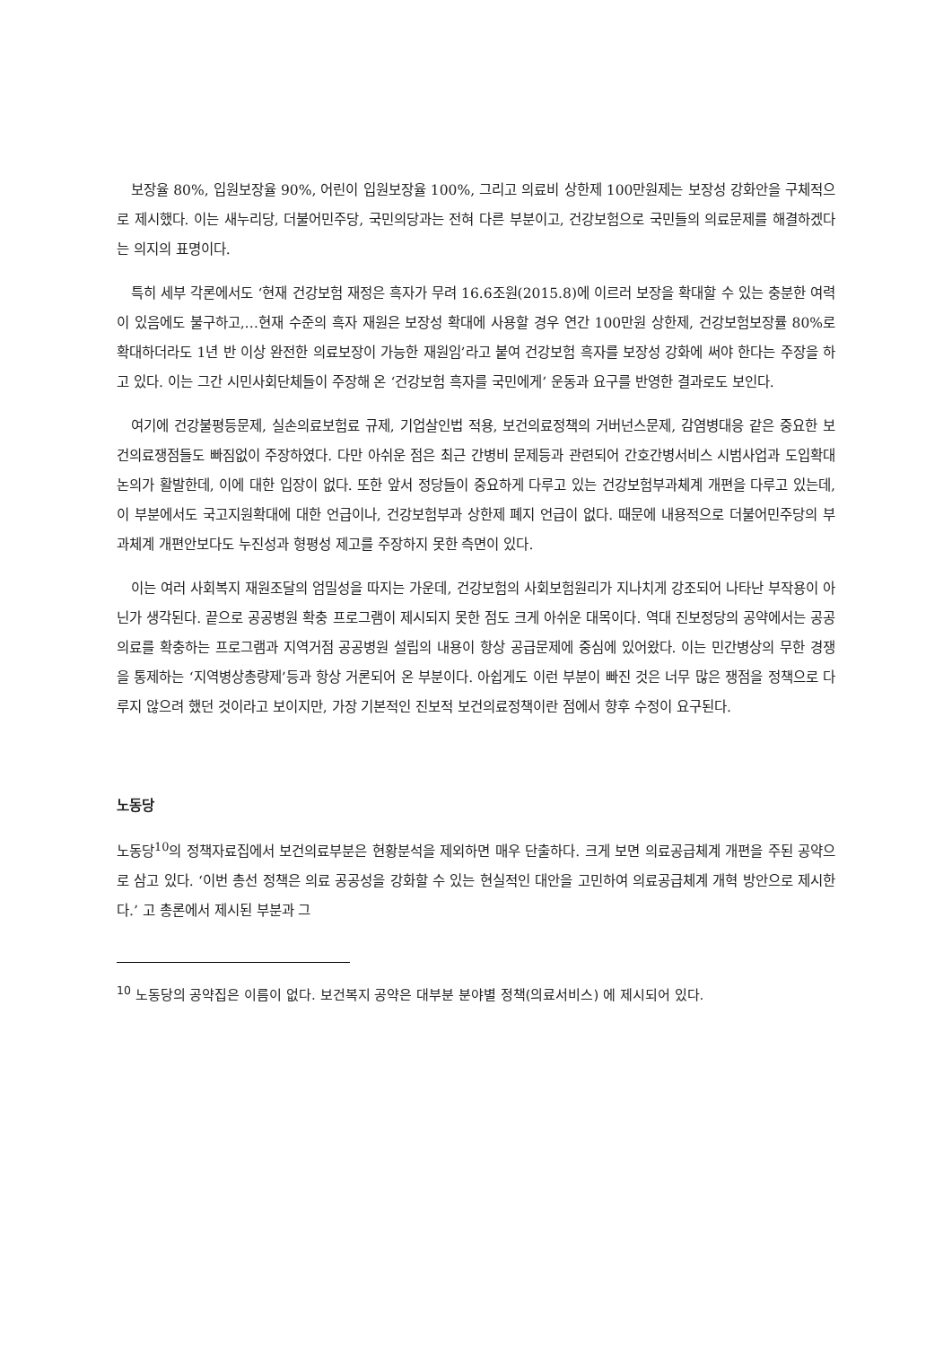보장율 80%, 입원보장율 90%, 어린이 입원보장율 100%, 그리고 의료비 상한제 100만원제는 보장성 강화안을 구체적으로 제시했다. 이는 새누리당, 더불어민주당, 국민의당과는 전혀 다른 부분이고, 건강보험으로 국민들의 의료문제를 해결하겠다는 의지의 표명이다.
특히 세부 각론에서도 ‘현재 건강보험 재정은 흑자가 무려 16.6조원(2015.8)에 이르러 보장을 확대할 수 있는 충분한 여력이 있음에도 불구하고,…현재 수준의 흑자 재원은 보장성 확대에 사용할 경우 연간 100만원 상한제, 건강보험보장률 80%로 확대하더라도 1년 반 이상 완전한 의료보장이 가능한 재원임’라고 붙여 건강보험 흑자를 보장성 강화에 써야 한다는 주장을 하고 있다. 이는 그간 시민사회단체들이 주장해 온 ‘건강보험 흑자를 국민에게’ 운동과 요구를 반영한 결과로도 보인다.
여기에 건강불평등문제, 실손의료보험료 규제, 기업살인법 적용, 보건의료정책의 거버넌스문제, 감염병대응 같은 중요한 보건의료쟁점들도 빠짐없이 주장하였다. 다만 아쉬운 점은 최근 간병비 문제등과 관련되어 간호간병서비스 시범사업과 도입확대논의가 활발한데, 이에 대한 입장이 없다. 또한 앞서 정당들이 중요하게 다루고 있는 건강보험부과체계 개편을 다루고 있는데, 이 부분에서도 국고지원확대에 대한 언급이나, 건강보험부과 상한제 폐지 언급이 없다. 때문에 내용적으로 더불어민주당의 부과체계 개편안보다도 누진성과 형평성 제고를 주장하지 못한 측면이 있다.
이는 여러 사회복지 재원조달의 엄밀성을 따지는 가운데, 건강보험의 사회보험원리가 지나치게 강조되어 나타난 부작용이 아닌가 생각된다. 끝으로 공공병원 확충 프로그램이 제시되지 못한 점도 크게 아쉬운 대목이다. 역대 진보정당의 공약에서는 공공의료를 확충하는 프로그램과 지역거점 공공병원 설립의 내용이 항상 공급문제에 중심에 있어왔다. 이는 민간병상의 무한 경쟁을 통제하는 ‘지역병상총량제’등과 항상 거론되어 온 부분이다. 아쉽게도 이런 부분이 빠진 것은 너무 많은 쟁점을 정책으로 다루지 않으려 했던 것이라고 보이지만, 가장 기본적인 진보적 보건의료정책이란 점에서 향후 수정이 요구된다.
노동당
노동당<sup>10</sup>의 정책자료집에서 보건의료부분은 현황분석을 제외하면 매우 단출하다. 크게 보면 의료공급체계 개편을 주된 공약으로 삼고 있다. ‘이번 총선 정책은 의료 공공성을 강화할 수 있는 현실적인 대안을 고민하여 의료공급체계 개혁 방안으로 제시한다.’ 고 총론에서 제시된 부분과 그
<sup>10</sup> 노동당의 공약집은 이름이 없다. 보건복지 공약은 대부분 분야별 정책(의료서비스) 에 제시되어 있다.